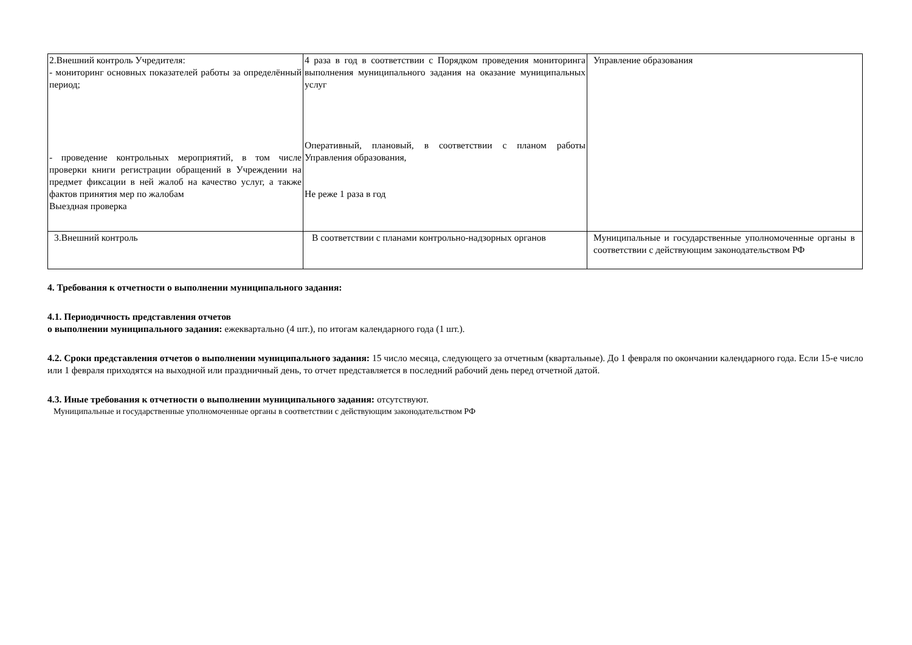| 2.Внешний контроль Учредителя: - мониторинг основных показателей работы за определённый период; - проведение контрольных мероприятий, в том числе проверки книги регистрации обращений в Учреждении на предмет фиксации в ней жалоб на качество услуг, а также фактов принятия мер по жалобам Выездная проверка | 4 раза в год в соответствии с Порядком проведения мониторинга выполнения муниципального задания на оказание муниципальных услуг Оперативный, плановый, в соответствии с планом работы Управления образования, Не реже 1 раза в год | Управление образования |
| 3.Внешний контроль | В соответствии с планами контрольно-надзорных органов | Муниципальные и государственные уполномоченные органы в соответствии с действующим законодательством РФ |
4. Требования к отчетности о выполнении муниципального задания:
4.1. Периодичность представления отчетов
о выполнении муниципального задания: ежеквартально (4 шт.), по итогам календарного года (1 шт.).
4.2. Сроки представления отчетов о выполнении муниципального задания: 15 число месяца, следующего за отчетным (квартальные). До 1 февраля по окончании календарного года. Если 15-е число или 1 февраля приходятся на выходной или праздничный день, то отчет представляется в последний рабочий день перед отчетной датой.
4.3. Иные требования к отчетности о выполнении муниципального задания: отсутствуют.
Муниципальные и государственные уполномоченные органы в соответствии с действующим законодательством РФ